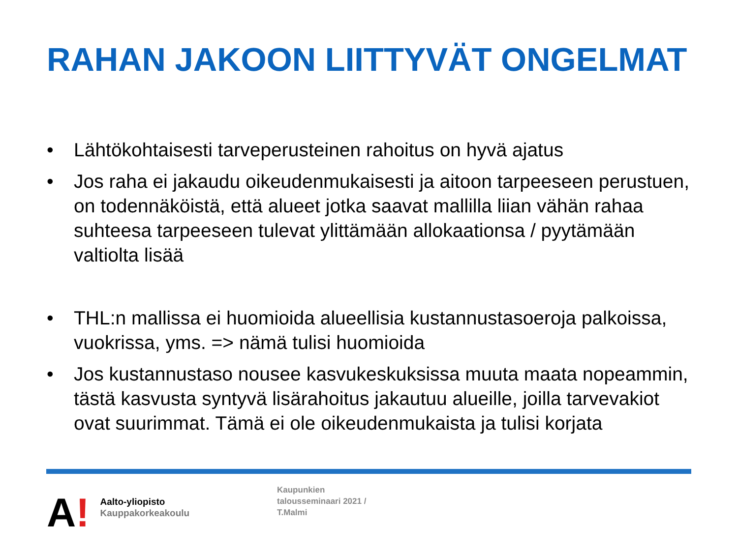RAHAN JAKOON LIITTYVÄT ONGELMAT
• Lähtökohtaisesti tarveperusteinen rahoitus on hyvä ajatus
• Jos raha ei jakaudu oikeudenmukaisesti ja aitoon tarpeeseen perustuen, on todennäköistä, että alueet jotka saavat mallilla liian vähän rahaa suhteesa tarpeeseen tulevat ylittämään allokaationsa / pyytämään valtiolta lisää
• THL:n mallissa ei huomioida alueellisia kustannustasoeroja palkoissa, vuokrissa, yms. => nämä tulisi huomioida
• Jos kustannustaso nousee kasvukeskuksissa muuta maata nopeammin, tästä kasvusta syntyvä lisärahoitus jakautuu alueille, joilla tarvevakiot ovat suurimmat. Tämä ei ole oikeudenmukaista ja tulisi korjata
A!
Aalto-yliopisto
Kauppakorkeakoulu
Kaupunkien
talousseminaari 2021 /
T.Malmi